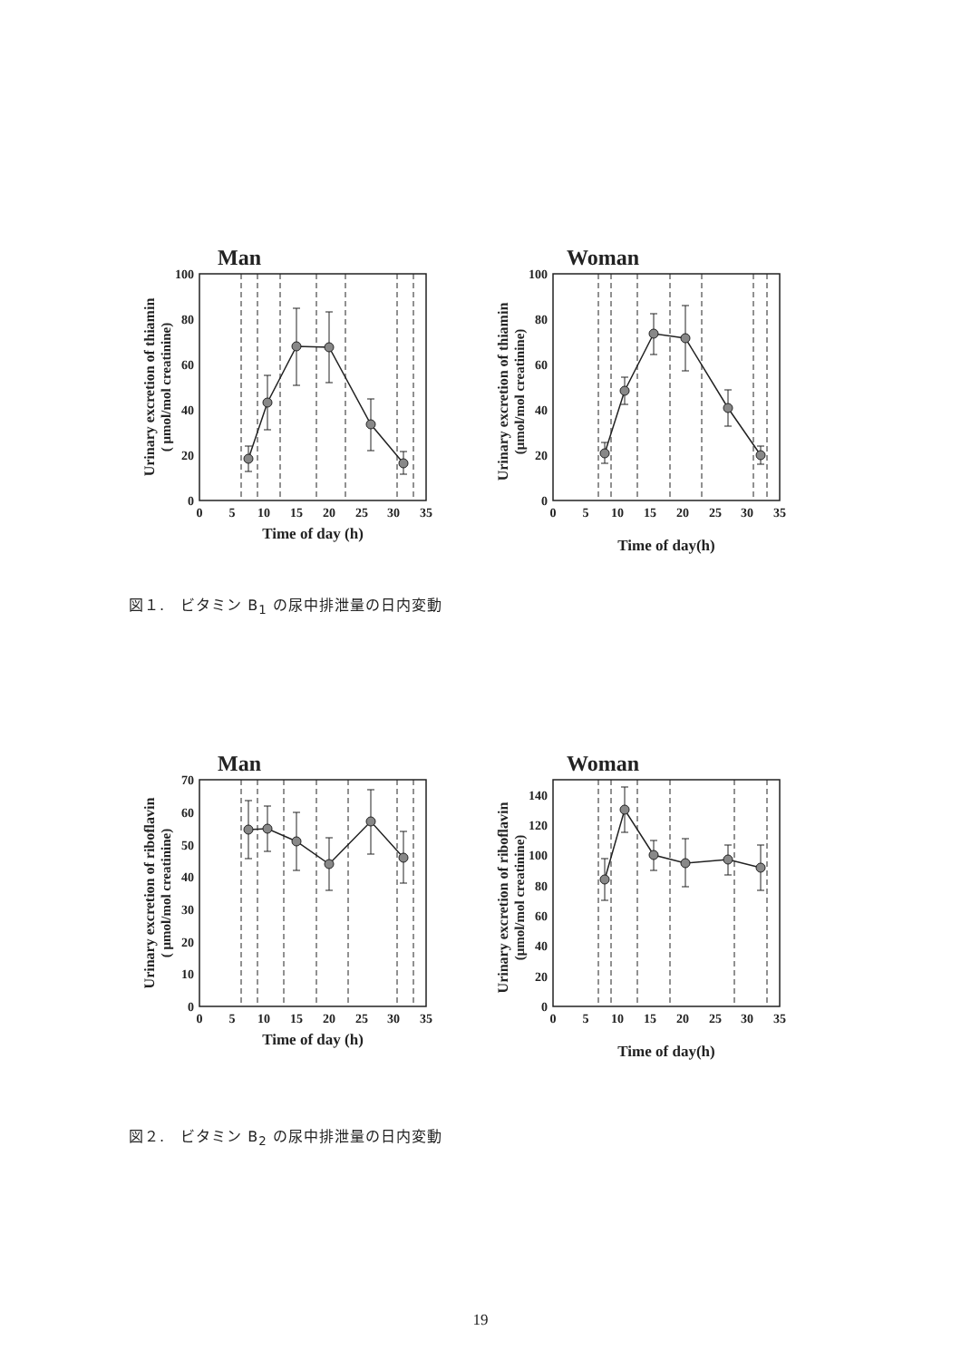Man
Urinary excretion of thiamin
( μmol/mol creatinine)
0
20
40
60
80
100
0
5
10
15
20
25
30
35
Time of day (h)
Woman
Urinary excretion of thiamin
(μmol/mol creatinine)
0
20
40
60
80
100
0
5
10
15
20
25
30
35
Time of day(h)
図１.　ビタミン B<sub>1</sub> の尿中排泄量の日内変動
Man
Urinary excretion of riboflavin
( μmol/mol creatinine)
0
10
20
30
40
50
60
70
0
5
10
15
20
25
30
35
Time of day (h)
Woman
Urinary excretion of riboflavin
(μmol/mol creatinine)
0
20
40
60
80
100
120
140
0
5
10
15
20
25
30
35
Time of day(h)
図２.　ビタミン B<sub>2</sub> の尿中排泄量の日内変動
19